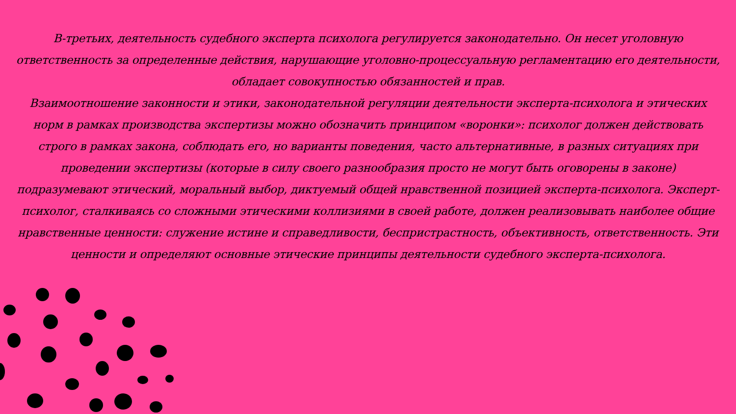В-третьих, деятельность судебного эксперта психолога регулируется законодательно. Он несет уголовную ответственность за определенные действия, нарушающие уголовно-процессуальную регламентацию его деятельности, обладает совокупностью обязанностей и прав.
Взаимоотношение законности и этики, законодательной регуляции деятельности эксперта-психолога и этических норм в рамках производства экспертизы можно обозначить принципом «воронки»: психолог должен действовать строго в рамках закона, соблюдать его, но варианты поведения, часто альтернативные, в разных ситуациях при проведении экспертизы (которые в силу своего разнообразия просто не могут быть оговорены в законе) подразумевают этический, моральный выбор, диктуемый общей нравственной позицией эксперта-психолога. Эксперт-психолог, сталкиваясь со сложными этическими коллизиями в своей работе, должен реализовывать наиболее общие нравственные ценности: служение истине и справедливости, беспристрастность, объективность, ответственность. Эти ценности и определяют основные этические принципы деятельности судебного эксперта-психолога.